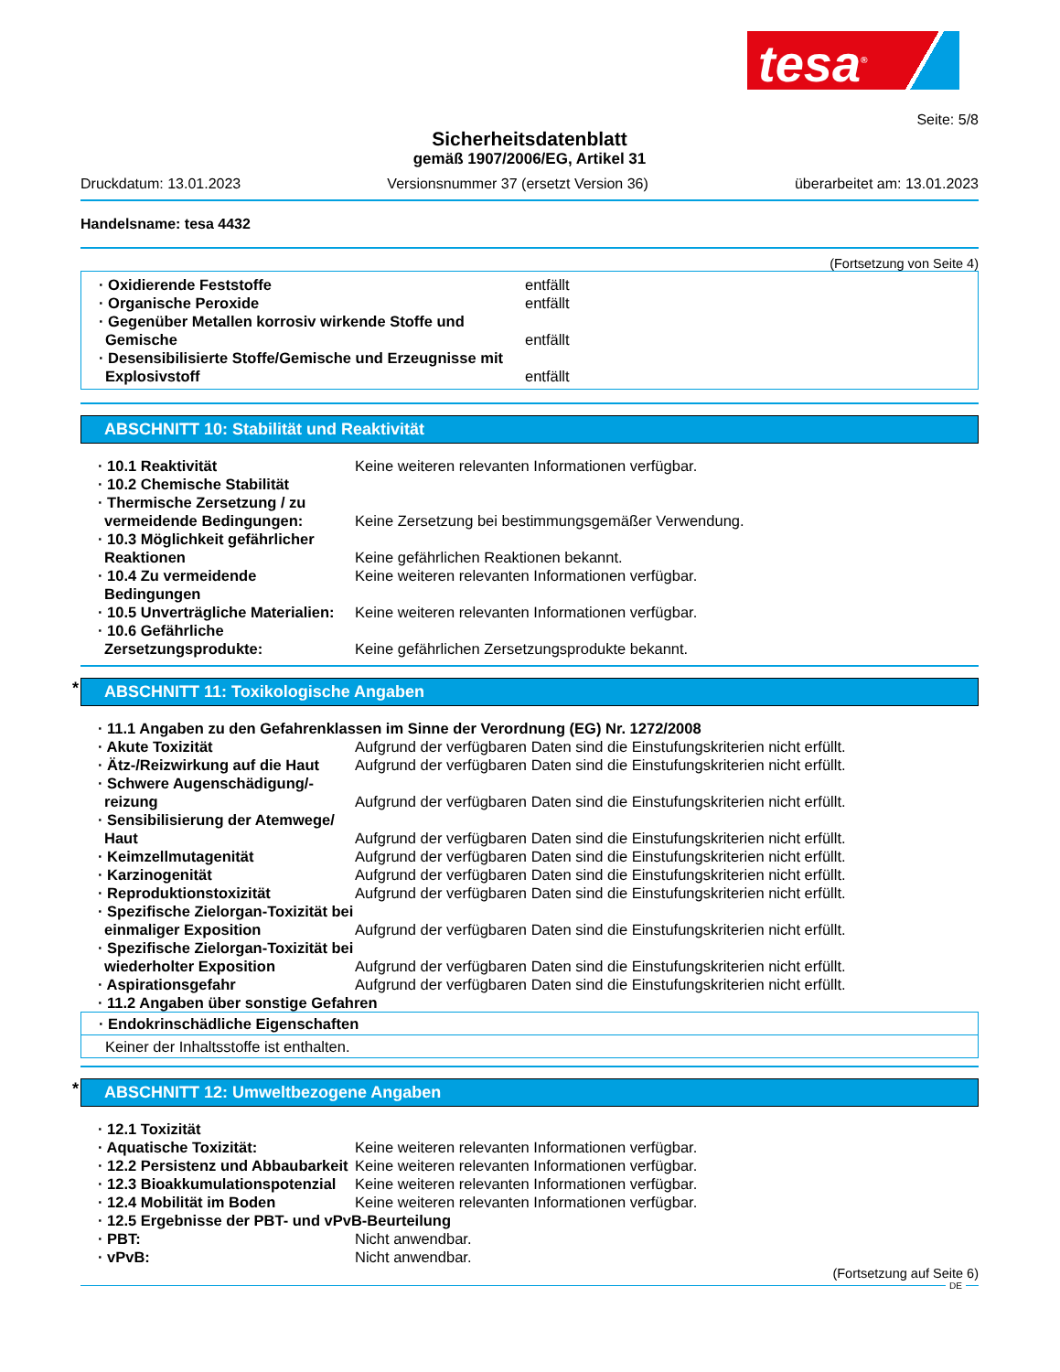tesa<sup>®</sup>
Seite: 5/8
Sicherheitsdatenblatt
gemäß 1907/2006/EG, Artikel 31
Druckdatum: 13.01.2023 Versionsnummer 37 (ersetzt Version 36) überarbeitet am: 13.01.2023
Handelsname: tesa 4432
(Fortsetzung von Seite 4)
· Oxidierende Feststoffe entfällt
· Organische Peroxide entfällt
· Gegenüber Metallen korrosiv wirkende Stoffe und Gemische
entfällt
· Desensibilisierte Stoffe/Gemische und Erzeugnisse mit Explosivstoff
entfällt
ABSCHNITT 10: Stabilität und Reaktivität
· 10.1 Reaktivität Keine weiteren relevanten Informationen verfügbar.
· 10.2 Chemische Stabilität
· Thermische Zersetzung / zu vermeidende Bedingungen:
Keine Zersetzung bei bestimmungsgemäßer Verwendung.
· 10.3 Möglichkeit gefährlicher Reaktionen
Keine gefährlichen Reaktionen bekannt.
· 10.4 Zu vermeidende Bedingungen
Keine weiteren relevanten Informationen verfügbar.
· 10.5 Unverträgliche Materialien:
Keine weiteren relevanten Informationen verfügbar.
· 10.6 Gefährliche Zersetzungsprodukte:
Keine gefährlichen Zersetzungsprodukte bekannt.
* ABSCHNITT 11: Toxikologische Angaben
· 11.1 Angaben zu den Gefahrenklassen im Sinne der Verordnung (EG) Nr. 1272/2008
· Akute Toxizität Aufgrund der verfügbaren Daten sind die Einstufungskriterien nicht erfüllt.
· Ätz-/Reizwirkung auf die Haut
Aufgrund der verfügbaren Daten sind die Einstufungskriterien nicht erfüllt.
· Schwere Augenschädigung/-reizung
Aufgrund der verfügbaren Daten sind die Einstufungskriterien nicht erfüllt.
· Sensibilisierung der Atemwege/ Haut
Aufgrund der verfügbaren Daten sind die Einstufungskriterien nicht erfüllt.
· Keimzellmutagenität Aufgrund der verfügbaren Daten sind die Einstufungskriterien nicht erfüllt.
· Karzinogenität Aufgrund der verfügbaren Daten sind die Einstufungskriterien nicht erfüllt.
· Reproduktionstoxizität Aufgrund der verfügbaren Daten sind die Einstufungskriterien nicht erfüllt.
· Spezifische Zielorgan-Toxizität bei einmaliger Exposition
Aufgrund der verfügbaren Daten sind die Einstufungskriterien nicht erfüllt.
· Spezifische Zielorgan-Toxizität bei wiederholter Exposition
Aufgrund der verfügbaren Daten sind die Einstufungskriterien nicht erfüllt.
· Aspirationsgefahr Aufgrund der verfügbaren Daten sind die Einstufungskriterien nicht erfüllt.
· 11.2 Angaben über sonstige Gefahren
· Endokrinschädliche Eigenschaften
Keiner der Inhaltsstoffe ist enthalten.
* ABSCHNITT 12: Umweltbezogene Angaben
· 12.1 Toxizität
· Aquatische Toxizität: Keine weiteren relevanten Informationen verfügbar.
· 12.2 Persistenz und Abbaubarkeit
Keine weiteren relevanten Informationen verfügbar.
· 12.3 Bioakkumulationspotenzial
Keine weiteren relevanten Informationen verfügbar.
· 12.4 Mobilität im Boden Keine weiteren relevanten Informationen verfügbar.
· 12.5 Ergebnisse der PBT- und vPvB-Beurteilung
· PBT: Nicht anwendbar.
· vPvB: Nicht anwendbar.
(Fortsetzung auf Seite 6)
DE